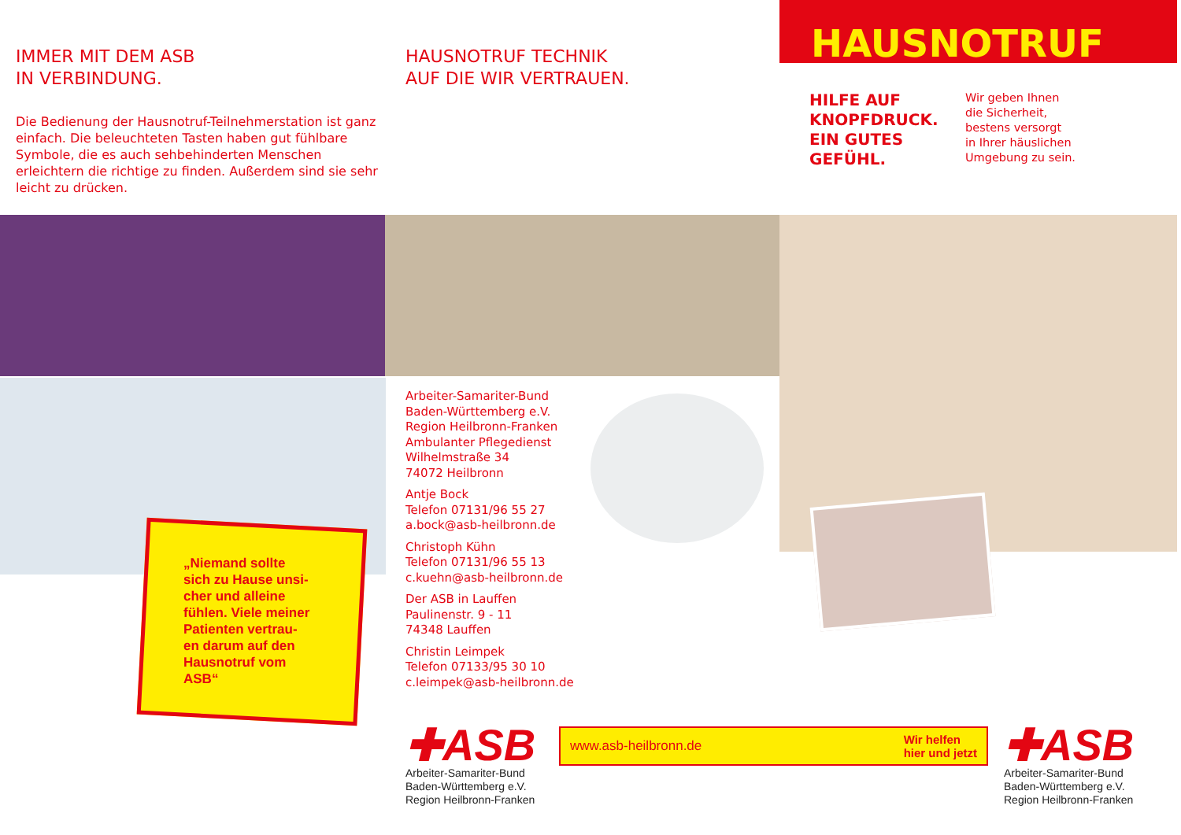IMMER MIT DEM ASB
IN VERBINDUNG.
Die Bedienung der Hausnotruf-Teilnehmerstation ist ganz einfach. Die beleuchteten Tasten haben gut fühlbare Symbole, die es auch sehbehinderten Menschen erleichtern die richtige zu finden. Außerdem sind sie sehr leicht zu drücken.
„Niemand sollte
sich zu Hause unsi-
cher und alleine
fühlen. Viele meiner
Patienten vertrau-
en darum auf den
Hausnotruf vom
ASB“
HAUSNOTRUF TECHNIK
AUF DIE WIR VERTRAUEN.
Arbeiter-Samariter-Bund
Baden-Württemberg e.V.
Region Heilbronn-Franken
Ambulanter Pflegedienst
Wilhelmstraße 34
74072 Heilbronn
Antje Bock
Telefon 07131/96 55 27
a.bock@asb-heilbronn.de
Christoph Kühn
Telefon 07131/96 55 13
c.kuehn@asb-heilbronn.de
Der ASB in Lauffen
Paulinenstr. 9 - 11
74348 Lauffen
Christin Leimpek
Telefon 07133/95 30 10
c.leimpek@asb-heilbronn.de
✚ASB
Arbeiter-Samariter-Bund
Baden-Württemberg e.V.
Region Heilbronn-Franken
www.asb-heilbronn.de Wir helfen
hier und jetzt
HAUSNOTRUF
HILFE AUF
KNOPFDRUCK.
EIN GUTES
GEFÜHL.
Wir geben Ihnen
die Sicherheit,
bestens versorgt
in Ihrer häuslichen
Umgebung zu sein.
✚ASB
Arbeiter-Samariter-Bund
Baden-Württemberg e.V.
Region Heilbronn-Franken